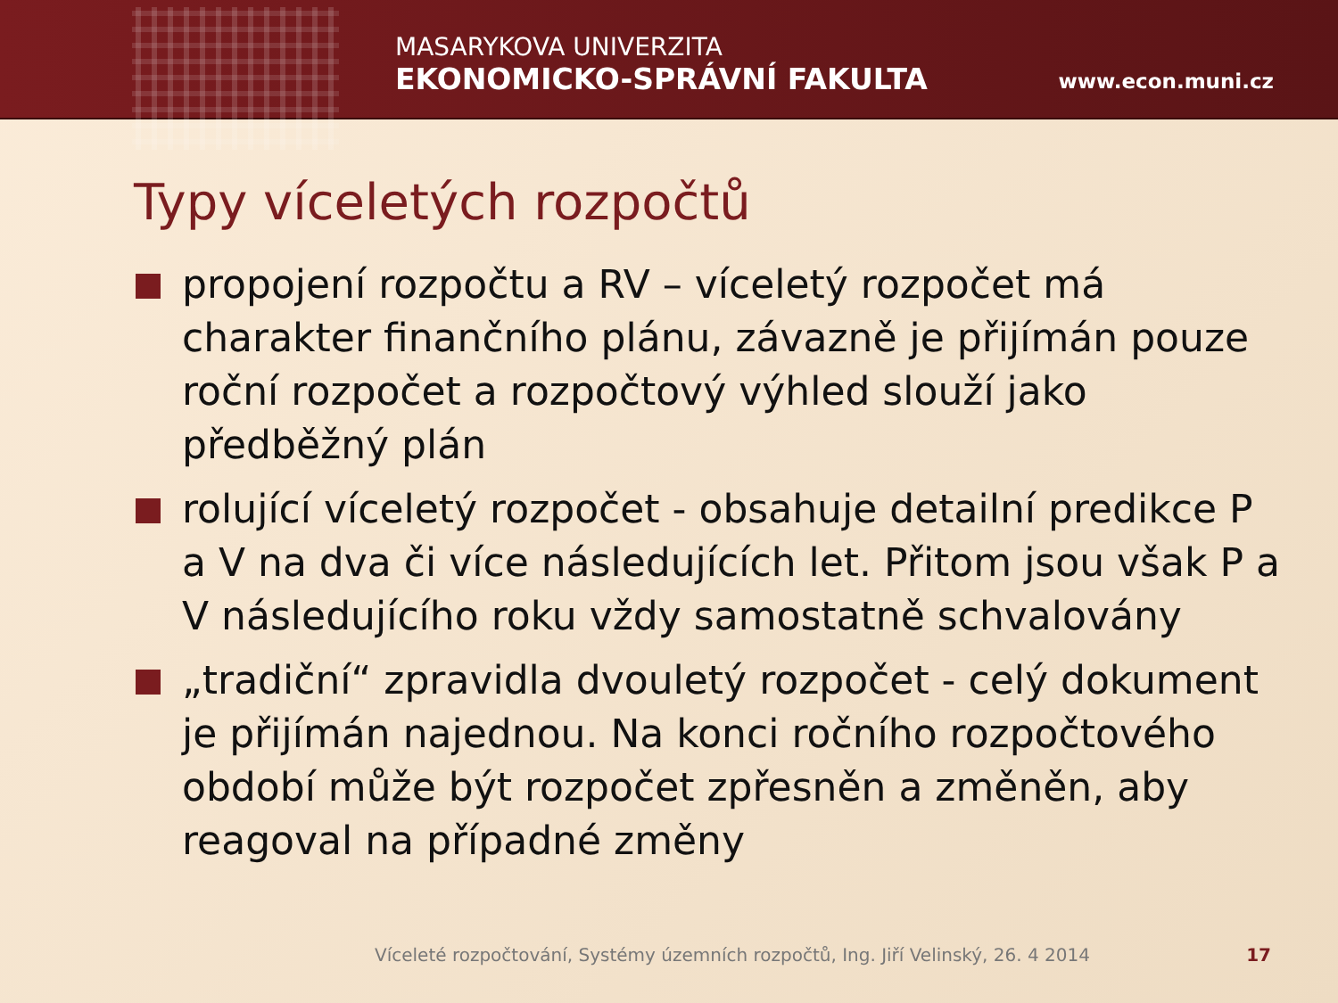MASARYKOVA UNIVERZITA
EKONOMICKO-SPRÁVNÍ FAKULTA
www.econ.muni.cz
Typy víceletých rozpočtů
propojení rozpočtu a RV – víceletý rozpočet má charakter finančního plánu, závazně je přijímán pouze roční rozpočet a rozpočtový výhled slouží jako předběžný plán
rolující víceletý rozpočet - obsahuje detailní predikce P a V na dva či více následujících let. Přitom jsou však P a V následujícího roku vždy samostatně schvalovány
„tradiční“ zpravidla dvouletý rozpočet - celý dokument je přijímán najednou. Na konci ročního rozpočtového období může být rozpočet zpřesněn a změněn, aby reagoval na případné změny
Víceleté rozpočtování, Systémy územních rozpočtů, Ing. Jiří Velinský, 26. 4 2014 17